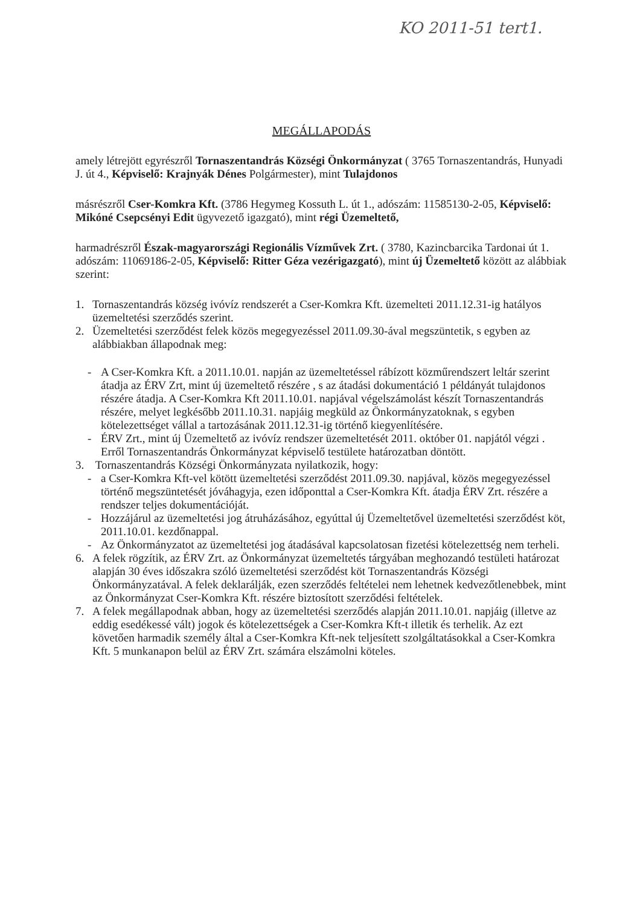KO 2011-51 tert1.
MEGÁLLAPODÁS
amely létrejött egyrészről Tornaszentandrás Községi Önkormányzat ( 3765 Tornaszentandrás, Hunyadi J. út 4., Képviselő: Krajnyák Dénes Polgármester), mint Tulajdonos
másrészről Cser-Komkra Kft. (3786 Hegymeg Kossuth L. út 1., adószám: 11585130-2-05, Képviselő: Mikóné Csepcsényi Edit ügyvezető igazgató), mint régi Üzemeltető,
harmadrészről Észak-magyarországi Regionális Vízművek Zrt. ( 3780, Kazincbarcika Tardonai út 1. adószám: 11069186-2-05, Képviselő: Ritter Géza vezérigazgató), mint új Üzemeltető között az alábbiak szerint:
1. Tornaszentandrás község ivóvíz rendszerét a Cser-Komkra Kft. üzemelteti 2011.12.31-ig hatályos üzemeltetési szerződés szerint.
2. Üzemeltetési szerződést felek közös megegyezéssel 2011.09.30-ával megszüntetik, s egyben az alábbiakban állapodnak meg:
- A Cser-Komkra Kft. a 2011.10.01. napján az üzemeltetéssel rábízott közműrendszert leltár szerint átadja az ÉRV Zrt, mint új üzemeltető részére , s az átadási dokumentáció 1 példányát tulajdonos részére átadja. A Cser-Komkra Kft 2011.10.01. napjával végelszámolást készít Tornaszentandrás részére, melyet legkésőbb 2011.10.31. napjáig megküld az Önkormányzatoknak, s egyben kötelezettséget vállal a tartozásának 2011.12.31-ig történő kiegyenlítésére.
- ÉRV Zrt., mint új Üzemeltető az ivóvíz rendszer üzemeltetését 2011. október 01. napjától végzi . Erről Tornaszentandrás Önkormányzat képviselő testülete határozatban döntött.
3. Tornaszentandrás Községi Önkormányzata nyilatkozik, hogy:
- a Cser-Komkra Kft-vel kötött üzemeltetési szerződést 2011.09.30. napjával, közös megegyezéssel történő megszüntetését jóváhagyja, ezen időponttal a Cser-Komkra Kft. átadja ÉRV Zrt. részére a rendszer teljes dokumentációját.
- Hozzájárul az üzemeltetési jog átruházásához, egyúttal új Üzemeltetővel üzemeltetési szerződést köt, 2011.10.01. kezdőnappal.
- Az Önkormányzatot az üzemeltetési jog átadásával kapcsolatosan fizetési kötelezettség nem terheli.
6. A felek rögzítik, az ÉRV Zrt. az Önkormányzat üzemeltetés tárgyában meghozandó testületi határozat alapján 30 éves időszakra szóló üzemeltetési szerződést köt Tornaszentandrás Községi Önkormányzatával. A felek deklarálják, ezen szerződés feltételei nem lehetnek kedvezőtlenebbek, mint az Önkormányzat Cser-Komkra Kft. részére biztosított szerződési feltételek.
7. A felek megállapodnak abban, hogy az üzemeltetési szerződés alapján 2011.10.01. napjáig (illetve az eddig esedékessé vált) jogok és kötelezettségek a Cser-Komkra Kft-t illetik és terhelik. Az ezt követően harmadik személy által a Cser-Komkra Kft-nek teljesített szolgáltatásokkal a Cser-Komkra Kft. 5 munkanapon belül az ÉRV Zrt. számára elszámolni köteles.